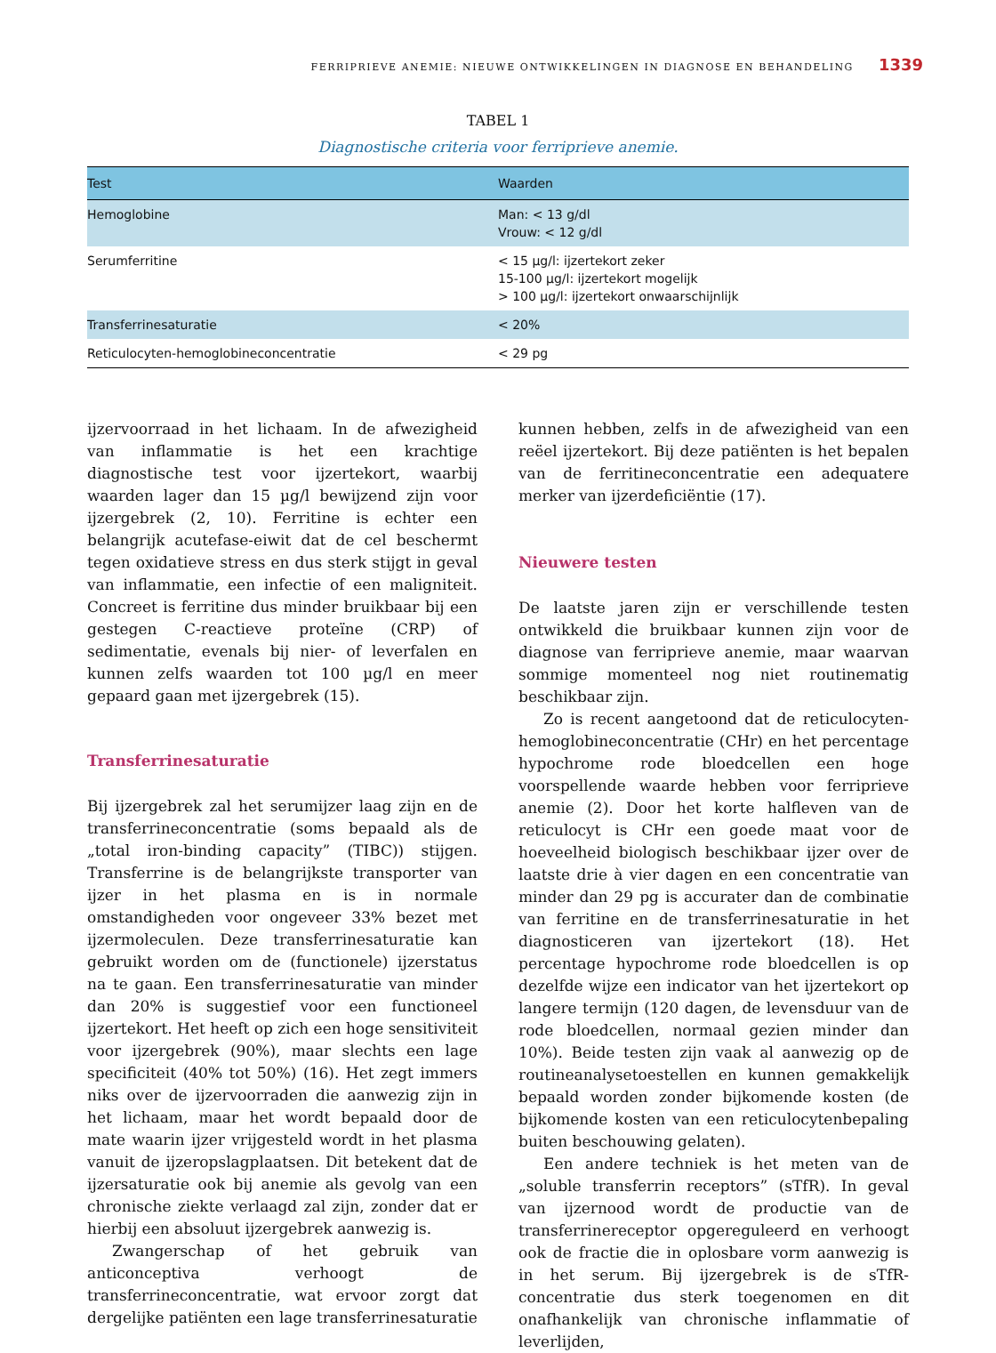FERRIPRIEVE ANEMIE: NIEUWE ONTWIKKELINGEN IN DIAGNOSE EN BEHANDELING 1339
TABEL 1
Diagnostische criteria voor ferriprieve anemie.
| Test | Waarden |
| --- | --- |
| Hemoglobine | Man: < 13 g/dl Vrouw: < 12 g/dl |
| Serumferritine | < 15 µg/l: ijzertekort zeker 15-100 µg/l: ijzertekort mogelijk > 100 µg/l: ijzertekort onwaarschijnlijk |
| Transferrinesaturatie | < 20% |
| Reticulocyten-hemoglobineconcentratie | < 29 pg |
ijzervoorraad in het lichaam. In de afwezigheid van inflammatie is het een krachtige diagnostische test voor ijzertekort, waarbij waarden lager dan 15 µg/l bewijzend zijn voor ijzergebrek (2, 10). Ferritine is echter een belangrijk acutefase-eiwit dat de cel beschermt tegen oxidatieve stress en dus sterk stijgt in geval van inflammatie, een infectie of een maligniteit. Concreet is ferritine dus minder bruikbaar bij een gestegen C-reactieve proteïne (CRP) of sedimentatie, evenals bij nier- of leverfalen en kunnen zelfs waarden tot 100 µg/l en meer gepaard gaan met ijzergebrek (15).
Transferrinesaturatie
Bij ijzergebrek zal het serumijzer laag zijn en de transferrineconcentratie (soms bepaald als de „total iron-binding capacity” (TIBC)) stijgen. Transferrine is de belangrijkste transporter van ijzer in het plasma en is in normale omstandigheden voor ongeveer 33% bezet met ijzermoleculen. Deze transferrinesaturatie kan gebruikt worden om de (functionele) ijzerstatus na te gaan. Een transferrinesaturatie van minder dan 20% is suggestief voor een functioneel ijzertekort. Het heeft op zich een hoge sensitiviteit voor ijzergebrek (90%), maar slechts een lage specificiteit (40% tot 50%) (16). Het zegt immers niks over de ijzervoorraden die aanwezig zijn in het lichaam, maar het wordt bepaald door de mate waarin ijzer vrijgesteld wordt in het plasma vanuit de ijzeropslagplaatsen. Dit betekent dat de ijzersaturatie ook bij anemie als gevolg van een chronische ziekte verlaagd zal zijn, zonder dat er hierbij een absoluut ijzergebrek aanwezig is.
Zwangerschap of het gebruik van anticonceptiva verhoogt de transferrineconcentratie, wat ervoor zorgt dat dergelijke patiënten een lage transferrinesaturatie
kunnen hebben, zelfs in de afwezigheid van een reëel ijzertekort. Bij deze patiënten is het bepalen van de ferritineconcentratie een adequatere merker van ijzerdeficiëntie (17).
Nieuwere testen
De laatste jaren zijn er verschillende testen ontwikkeld die bruikbaar kunnen zijn voor de diagnose van ferriprieve anemie, maar waarvan sommige momenteel nog niet routinematig beschikbaar zijn.
Zo is recent aangetoond dat de reticulocyten-hemoglobineconcentratie (CHr) en het percentage hypochrome rode bloedcellen een hoge voorspellende waarde hebben voor ferriprieve anemie (2). Door het korte halfleven van de reticulocyt is CHr een goede maat voor de hoeveelheid biologisch beschikbaar ijzer over de laatste drie à vier dagen en een concentratie van minder dan 29 pg is accurater dan de combinatie van ferritine en de transferrinesaturatie in het diagnosticeren van ijzertekort (18). Het percentage hypochrome rode bloedcellen is op dezelfde wijze een indicator van het ijzertekort op langere termijn (120 dagen, de levensduur van de rode bloedcellen, normaal gezien minder dan 10%). Beide testen zijn vaak al aanwezig op de routineanalysetoestellen en kunnen gemakkelijk bepaald worden zonder bijkomende kosten (de bijkomende kosten van een reticulocytenbepaling buiten beschouwing gelaten).
Een andere techniek is het meten van de „soluble transferrin receptors” (sTfR). In geval van ijzernood wordt de productie van de transferrinereceptor opgereguleerd en verhoogt ook de fractie die in oplosbare vorm aanwezig is in het serum. Bij ijzergebrek is de sTfR-concentratie dus sterk toegenomen en dit onafhankelijk van chronische inflammatie of leverlijden,